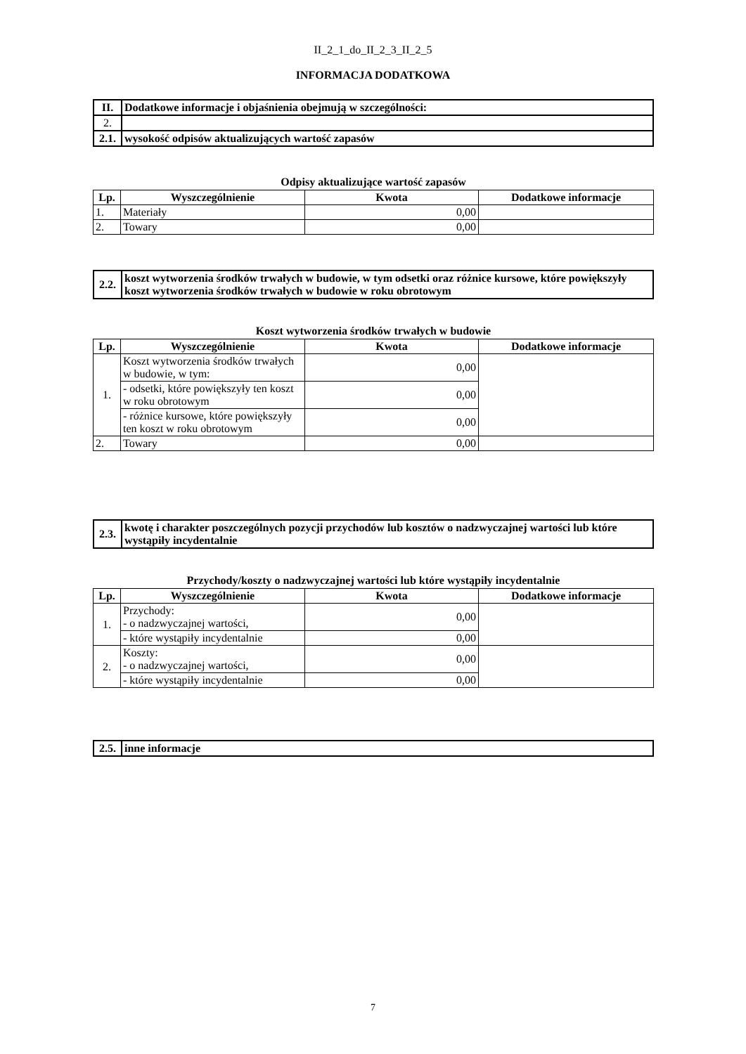II_2_1_do_II_2_3_II_2_5
INFORMACJA DODATKOWA
| II. | Dodatkowe informacje i objaśnienia obejmują w szczególności: |
| 2. | |
| 2.1. | wysokość odpisów aktualizujących wartość zapasów |
Odpisy aktualizujące wartość zapasów
| Lp. | Wyszczególnienie | Kwota | Dodatkowe informacje |
| --- | --- | --- | --- |
| 1. | Materiały | 0,00 | |
| 2. | Towary | 0,00 | |
| 2.2. | koszt wytworzenia środków trwałych w budowie, w tym odsetki oraz różnice kursowe, które powiększyły koszt wytworzenia środków trwałych w budowie w roku obrotowym |
Koszt wytworzenia środków trwałych w budowie
| Lp. | Wyszczególnienie | Kwota | Dodatkowe informacje |
| --- | --- | --- | --- |
| 1. | Koszt wytworzenia środków trwałych w budowie, w tym: | 0,00 | |
| | - odsetki, które powiększyły ten koszt w roku obrotowym | 0,00 | |
| | - różnice kursowe, które powiększyły ten koszt w roku obrotowym | 0,00 | |
| 2. | Towary | 0,00 | |
| 2.3. | kwotę i charakter poszczególnych pozycji przychodów lub kosztów o nadzwyczajnej wartości lub które wystąpiły incydentalnie |
Przychody/koszty o nadzwyczajnej wartości lub które wystąpiły incydentalnie
| Lp. | Wyszczególnienie | Kwota | Dodatkowe informacje |
| --- | --- | --- | --- |
| 1. | Przychody: - o nadzwyczajnej wartości, | 0,00 | |
| | - które wystąpiły incydentalnie | 0,00 | |
| 2. | Koszty: - o nadzwyczajnej wartości, | 0,00 | |
| | - które wystąpiły incydentalnie | 0,00 | |
| 2.5. | inne informacje |
7